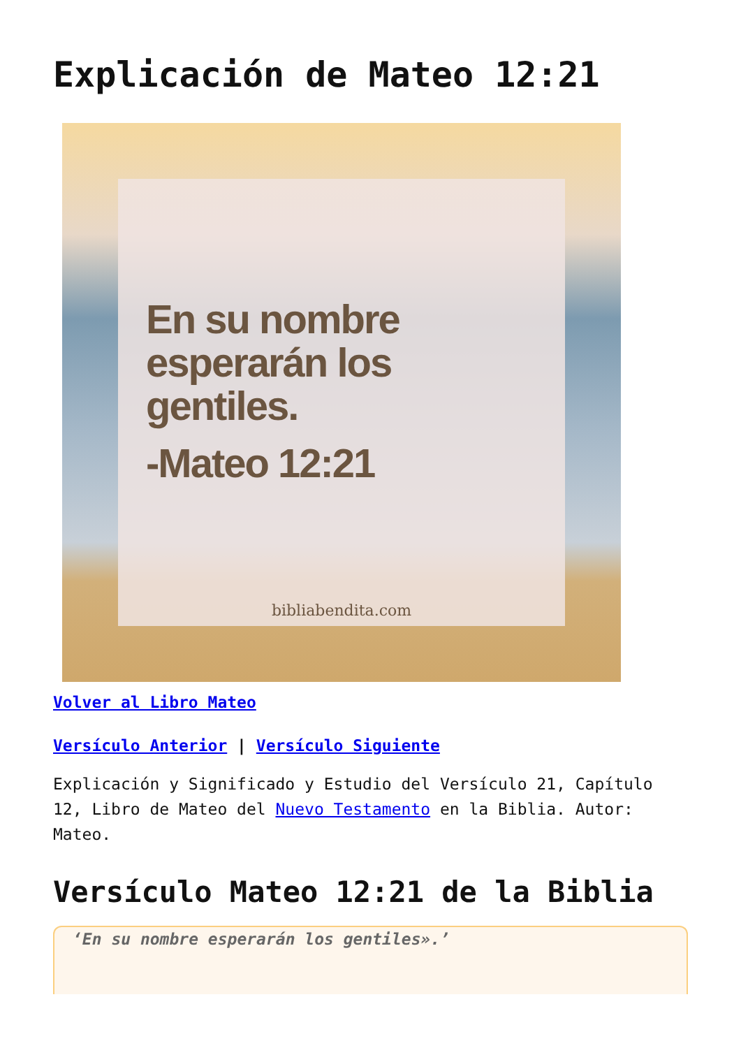Explicación de Mateo 12:21
En su nombre
esperarán los
gentiles.
-Mateo 12:21
bibliabendita.com
Volver al Libro Mateo
Versículo Anterior | Versículo Siguiente
Explicación y Significado y Estudio del Versículo 21, Capítulo 12, Libro de Mateo del Nuevo Testamento en la Biblia. Autor: Mateo.
Versículo Mateo 12:21 de la Biblia
‘En su nombre esperarán los gentiles».’